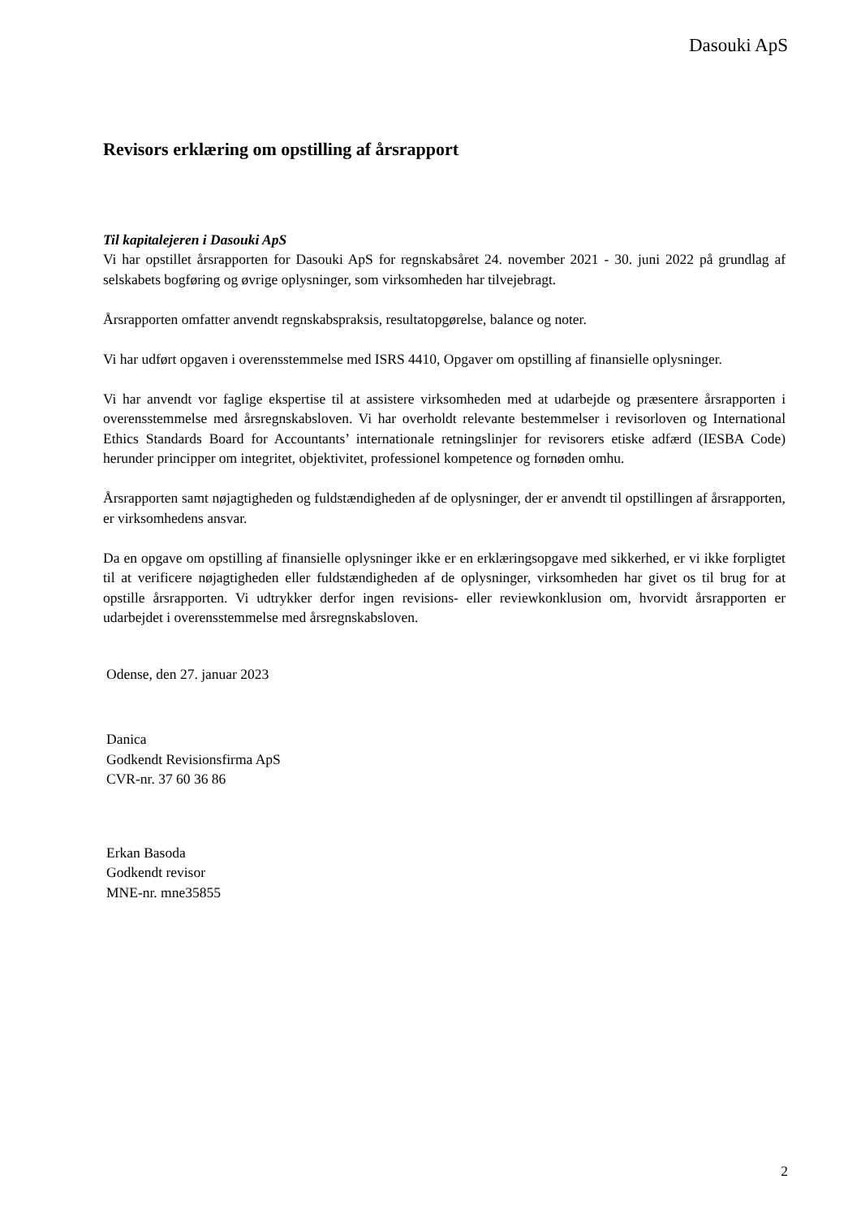Dasouki ApS
Revisors erklæring om opstilling af årsrapport
Til kapitalejeren i Dasouki ApS
Vi har opstillet årsrapporten for Dasouki ApS for regnskabsåret 24. november 2021 - 30. juni 2022 på grundlag af selskabets bogføring og øvrige oplysninger, som virksomheden har tilvejebragt.
Årsrapporten omfatter anvendt regnskabspraksis, resultatopgørelse, balance og noter.
Vi har udført opgaven i overensstemmelse med ISRS 4410, Opgaver om opstilling af finansielle oplysninger.
Vi har anvendt vor faglige ekspertise til at assistere virksomheden med at udarbejde og præsentere årsrapporten i overensstemmelse med årsregnskabsloven. Vi har overholdt relevante bestemmelser i revisorloven og International Ethics Standards Board for Accountants’ internationale retningslinjer for revisorers etiske adfærd (IESBA Code) herunder principper om integritet, objektivitet, professionel kompetence og fornøden omhu.
Årsrapporten samt nøjagtigheden og fuldstændigheden af de oplysninger, der er anvendt til opstillingen af årsrapporten, er virksomhedens ansvar.
Da en opgave om opstilling af finansielle oplysninger ikke er en erklæringsopgave med sikkerhed, er vi ikke forpligtet til at verificere nøjagtigheden eller fuldstændigheden af de oplysninger, virksomheden har givet os til brug for at opstille årsrapporten. Vi udtrykker derfor ingen revisions- eller reviewkonklusion om, hvorvidt årsrapporten er udarbejdet i overensstemmelse med årsregnskabsloven.
Odense, den 27. januar 2023
Danica
Godkendt Revisionsfirma ApS
CVR-nr. 37 60 36 86
Erkan Basoda
Godkendt revisor
MNE-nr. mne35855
2